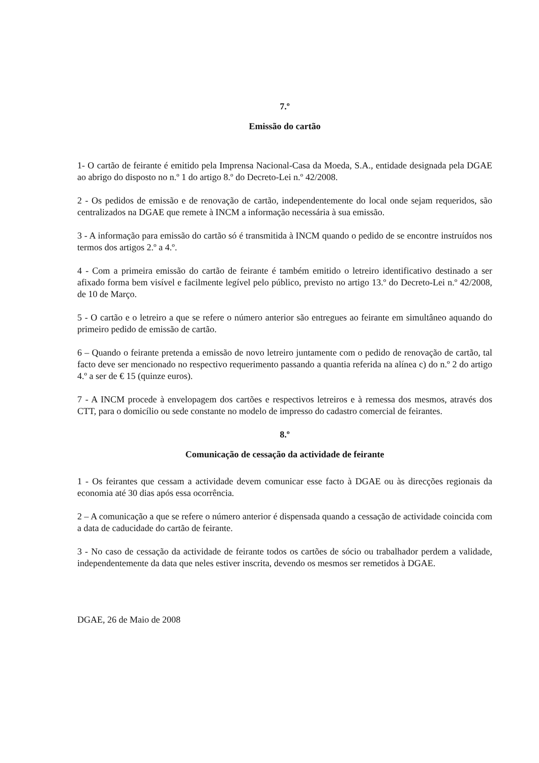7.º
Emissão do cartão
1- O cartão de feirante é emitido pela Imprensa Nacional-Casa da Moeda, S.A., entidade designada pela DGAE ao abrigo do disposto no n.º 1 do artigo 8.º do Decreto-Lei n.º 42/2008.
2 - Os pedidos de emissão e de renovação de cartão, independentemente do local onde sejam requeridos, são centralizados na DGAE que remete à INCM a informação necessária à sua emissão.
3 - A informação para emissão do cartão só é transmitida à INCM quando o pedido de se encontre instruídos nos termos dos artigos 2.º a 4.º.
4 - Com a primeira emissão do cartão de feirante é também emitido o letreiro identificativo destinado a ser afixado forma bem visível e facilmente legível pelo público, previsto no artigo 13.º do Decreto-Lei n.º 42/2008, de 10 de Março.
5 - O cartão e o letreiro a que se refere o número anterior são entregues ao feirante em simultâneo aquando do primeiro pedido de emissão de cartão.
6 – Quando o feirante pretenda a emissão de novo letreiro juntamente com o pedido de renovação de cartão, tal facto deve ser mencionado no respectivo requerimento passando a quantia referida na alínea c) do n.º 2 do artigo 4.º a ser de € 15 (quinze euros).
7 - A INCM procede à envelopagem dos cartões e respectivos letreiros e à remessa dos mesmos, através dos CTT, para o domicílio ou sede constante no modelo de impresso do cadastro comercial de feirantes.
8.º
Comunicação de cessação da actividade de feirante
1 - Os feirantes que cessam a actividade devem comunicar esse facto à DGAE ou às direcções regionais da economia até 30 dias após essa ocorrência.
2 – A comunicação a que se refere o número anterior é dispensada quando a cessação de actividade coincida com a data de caducidade do cartão de feirante.
3 - No caso de cessação da actividade de feirante todos os cartões de sócio ou trabalhador perdem a validade, independentemente da data que neles estiver inscrita, devendo os mesmos ser remetidos à DGAE.
DGAE, 26 de Maio de 2008